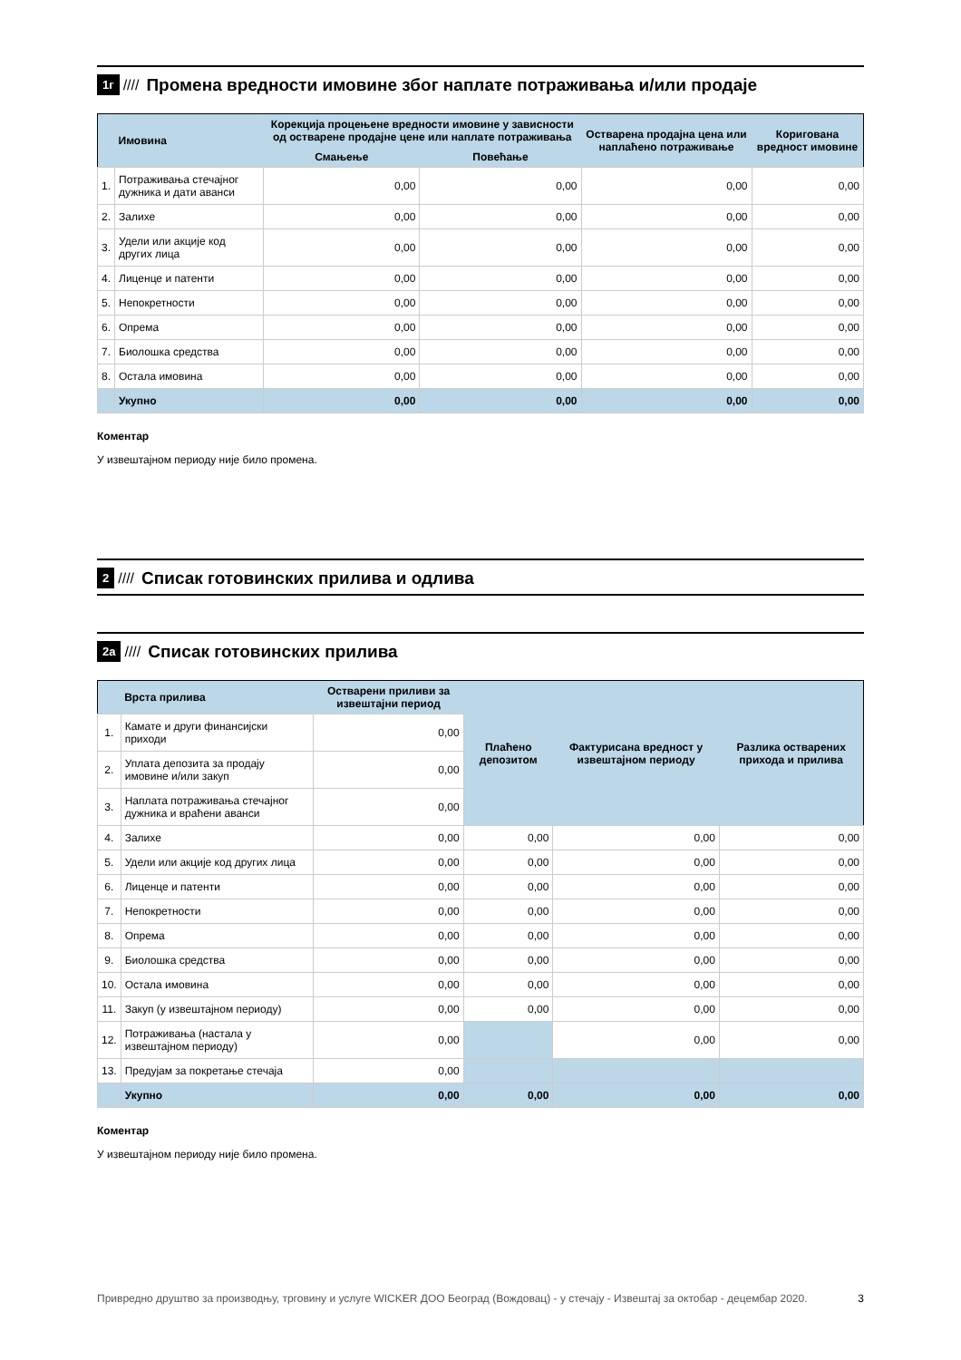1г //// Промена вредности имовине због наплате потраживања и/или продаје
| | Имовина | Корекција процењене вредности имовине у зависности од остварене продајне цене или наплате потраживања | | Остварена продајна цена или наплаћено потраживање | Коригована вредност имовине |
| --- | --- | --- | --- | --- | --- |
| | | Смањење | Повећање | | |
| 1. | Потраживања стечајног дужника и дати аванси | 0,00 | 0,00 | 0,00 | 0,00 |
| 2. | Залихе | 0,00 | 0,00 | 0,00 | 0,00 |
| 3. | Удели или акције код других лица | 0,00 | 0,00 | 0,00 | 0,00 |
| 4. | Лиценце и патенти | 0,00 | 0,00 | 0,00 | 0,00 |
| 5. | Непокретности | 0,00 | 0,00 | 0,00 | 0,00 |
| 6. | Опрема | 0,00 | 0,00 | 0,00 | 0,00 |
| 7. | Биолошка средства | 0,00 | 0,00 | 0,00 | 0,00 |
| 8. | Остала имовина | 0,00 | 0,00 | 0,00 | 0,00 |
| | Укупно | 0,00 | 0,00 | 0,00 | 0,00 |
Коментар
У извештајном периоду није било промена.
2 //// Списак готовинских прилива и одлива
2а //// Списак готовинских прилива
| | Врста прилива | Остварени приливи за извештајни период | Плаћено депозитом | Фактурисана вредност у извештајном периоду | Разлика остварених прихода и прилива |
| --- | --- | --- | --- | --- | --- |
| 1. | Камате и други финансијски приходи | 0,00 | | | |
| 2. | Уплата депозита за продају имовине и/или закуп | 0,00 | | | |
| 3. | Наплата потраживања стечајног дужника и враћени аванси | 0,00 | | | |
| 4. | Залихе | 0,00 | 0,00 | 0,00 | 0,00 |
| 5. | Удели или акције код других лица | 0,00 | 0,00 | 0,00 | 0,00 |
| 6. | Лиценце и патенти | 0,00 | 0,00 | 0,00 | 0,00 |
| 7. | Непокретности | 0,00 | 0,00 | 0,00 | 0,00 |
| 8. | Опрема | 0,00 | 0,00 | 0,00 | 0,00 |
| 9. | Биолошка средства | 0,00 | 0,00 | 0,00 | 0,00 |
| 10. | Остала имовина | 0,00 | 0,00 | 0,00 | 0,00 |
| 11. | Закуп (у извештајном периоду) | 0,00 | 0,00 | 0,00 | 0,00 |
| 12. | Потраживања (настала у извештајном периоду) | 0,00 | | 0,00 | 0,00 |
| 13. | Предујам за покретање стечаја | 0,00 | | | |
| | Укупно | 0,00 | 0,00 | 0,00 | 0,00 |
Коментар
У извештајном периоду није било промена.
Привредно друштво за производњу, трговину и услуге WICKER ДОО Београд (Вождовац) - у стечају - Извештај за октобар - децембар 2020. 3